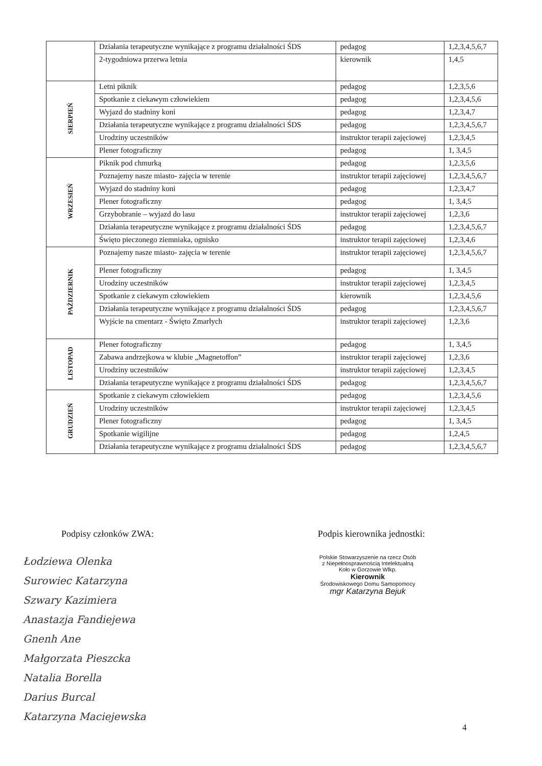| | Działania terapeutyczne wynikające z programu działalności ŚDS | pedagog | 1,2,3,4,5,6,7 |
| | 2-tygodniowa przerwa letnia | kierownik | 1,4,5 |
| SIERPIEŃ | Letni piknik | pedagog | 1,2,3,5,6 |
| | Spotkanie z ciekawym człowiekiem | pedagog | 1,2,3,4,5,6 |
| | Wyjazd do stadniny koni | pedagog | 1,2,3,4,7 |
| | Działania terapeutyczne wynikające z programu działalności ŚDS | pedagog | 1,2,3,4,5,6,7 |
| | Urodziny uczestników | instruktor terapii zajęciowej | 1,2,3,4,5 |
| | Plener fotograficzny | pedagog | 1, 3,4,5 |
| WRZESIEŃ | Piknik pod chmurką | pedagog | 1,2,3,5,6 |
| | Poznajemy nasze miasto- zajęcia w terenie | instruktor terapii zajęciowej | 1,2,3,4,5,6,7 |
| | Wyjazd do stadniny koni | pedagog | 1,2,3,4,7 |
| | Plener fotograficzny | pedagog | 1, 3,4,5 |
| | Grzybobranie – wyjazd do lasu | instruktor terapii zajęciowej | 1,2,3,6 |
| | Działania terapeutyczne wynikające z programu działalności ŚDS | pedagog | 1,2,3,4,5,6,7 |
| | Święto pieczonego ziemniaka, ognisko | instruktor terapii zajęciowej | 1,2,3,4,6 |
| PAŹDZIERNIK | Poznajemy nasze miasto- zajęcia w terenie | instruktor terapii zajęciowej | 1,2,3,4,5,6,7 |
| | Plener fotograficzny | pedagog | 1, 3,4,5 |
| | Urodziny uczestników | instruktor terapii zajęciowej | 1,2,3,4,5 |
| | Spotkanie z ciekawym człowiekiem | kierownik | 1,2,3,4,5,6 |
| | Działania terapeutyczne wynikające z programu działalności ŚDS | pedagog | 1,2,3,4,5,6,7 |
| | Wyjście na cmentarz - Święto Zmarłych | instruktor terapii zajęciowej | 1,2,3,6 |
| LISTOPAD | Plener fotograficzny | pedagog | 1, 3,4,5 |
| | Zabawa andrzejkowa w klubie „Magnetoffon” | instruktor terapii zajęciowej | 1,2,3,6 |
| | Urodziny uczestników | instruktor terapii zajęciowej | 1,2,3,4,5 |
| | Działania terapeutyczne wynikające z programu działalności ŚDS | pedagog | 1,2,3,4,5,6,7 |
| GRUDZIEŃ | Spotkanie z ciekawym człowiekiem | pedagog | 1,2,3,4,5,6 |
| | Urodziny uczestników | instruktor terapii zajęciowej | 1,2,3,4,5 |
| | Plener fotograficzny | pedagog | 1, 3,4,5 |
| | Spotkanie wigilijne | pedagog | 1,2,4,5 |
| | Działania terapeutyczne wynikające z programu działalności ŚDS | pedagog | 1,2,3,4,5,6,7 |
Podpisy członków ZWA: Podpis kierownika jednostki:
Łodziewa Olenka
Surowiec Katarzyna
Szwary Kazimiera
Anastazja Fandiejewa
Gnenh Ane
Małgorzata Pieszcka
Natalia Borella
Darius Burcal
Katarzyna Maciejewska
Polskie Stowarzyszenie na rzecz Osób
z Niepełnosprawnością Intelektualną
Koło w Gorzowie Wlkp.
Kierownik
Środowiskowego Domu Samopomocy
mgr Katarzyna Bejuk
4